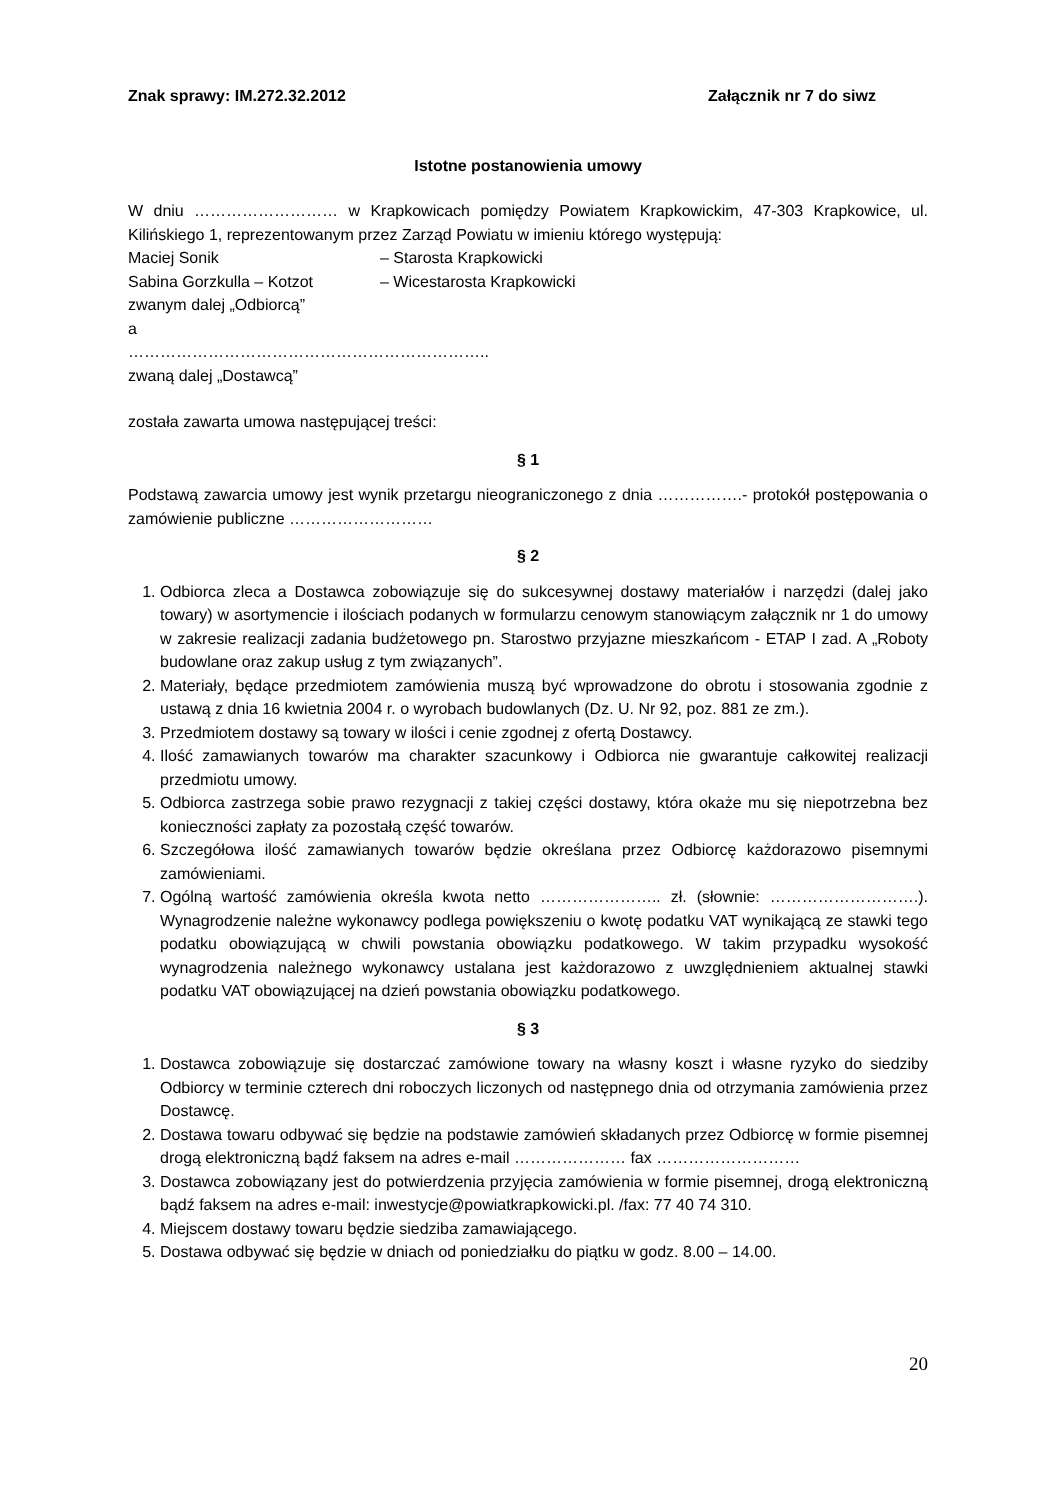Znak sprawy: IM.272.32.2012 Załącznik nr 7 do siwz
Istotne postanowienia umowy
W dniu ……………………… w Krapkowicach pomiędzy Powiatem Krapkowickim, 47-303 Krapkowice, ul. Kilińskiego 1, reprezentowanym przez Zarząd Powiatu w imieniu którego występują:
Maciej Sonik – Starosta Krapkowicki
Sabina Gorzkulla – Kotzot – Wicestarosta Krapkowicki
zwanym dalej „Odbiorcą”
a
…………………………………………………………..
zwaną dalej „Dostawcą”
została zawarta umowa następującej treści:
§ 1
Podstawą zawarcia umowy jest wynik przetargu nieograniczonego z dnia …………….- protokół postępowania o zamówienie publiczne ………………………
§ 2
1. Odbiorca zleca a Dostawca zobowiązuje się do sukcesywnej dostawy materiałów i narzędzi (dalej jako towary) w asortymencie i ilościach podanych w formularzu cenowym stanowiącym załącznik nr 1 do umowy w zakresie realizacji zadania budżetowego pn. Starostwo przyjazne mieszkańcom - ETAP I zad. A „Roboty budowlane oraz zakup usług z tym związanych”.
2. Materiały, będące przedmiotem zamówienia muszą być wprowadzone do obrotu i stosowania zgodnie z ustawą z dnia 16 kwietnia 2004 r. o wyrobach budowlanych (Dz. U. Nr 92, poz. 881 ze zm.).
3. Przedmiotem dostawy są towary w ilości i cenie zgodnej z ofertą Dostawcy.
4. Ilość zamawianych towarów ma charakter szacunkowy i Odbiorca nie gwarantuje całkowitej realizacji przedmiotu umowy.
5. Odbiorca zastrzega sobie prawo rezygnacji z takiej części dostawy, która okaże mu się niepotrzebna bez konieczności zapłaty za pozostałą część towarów.
6. Szczegółowa ilość zamawianych towarów będzie określana przez Odbiorcę każdorazowo pisemnymi zamówieniami.
7. Ogólną wartość zamówienia określa kwota netto ………………….. zł. (słownie: ……………………….). Wynagrodzenie należne wykonawcy podlega powiększeniu o kwotę podatku VAT wynikającą ze stawki tego podatku obowiązującą w chwili powstania obowiązku podatkowego. W takim przypadku wysokość wynagrodzenia należnego wykonawcy ustalana jest każdorazowo z uwzględnieniem aktualnej stawki podatku VAT obowiązującej na dzień powstania obowiązku podatkowego.
§ 3
1. Dostawca zobowiązuje się dostarczać zamówione towary na własny koszt i własne ryzyko do siedziby Odbiorcy w terminie czterech dni roboczych liczonych od następnego dnia od otrzymania zamówienia przez Dostawcę.
2. Dostawa towaru odbywać się będzie na podstawie zamówień składanych przez Odbiorcę w formie pisemnej drogą elektroniczną bądź faksem na adres e-mail ………………… fax ………………………
3. Dostawca zobowiązany jest do potwierdzenia przyjęcia zamówienia w formie pisemnej, drogą elektroniczną bądź faksem na adres e-mail: inwestycje@powiatkrapkowicki.pl. /fax: 77 40 74 310.
4. Miejscem dostawy towaru będzie siedziba zamawiającego.
5. Dostawa odbywać się będzie w dniach od poniedziałku do piątku w godz. 8.00 – 14.00.
20